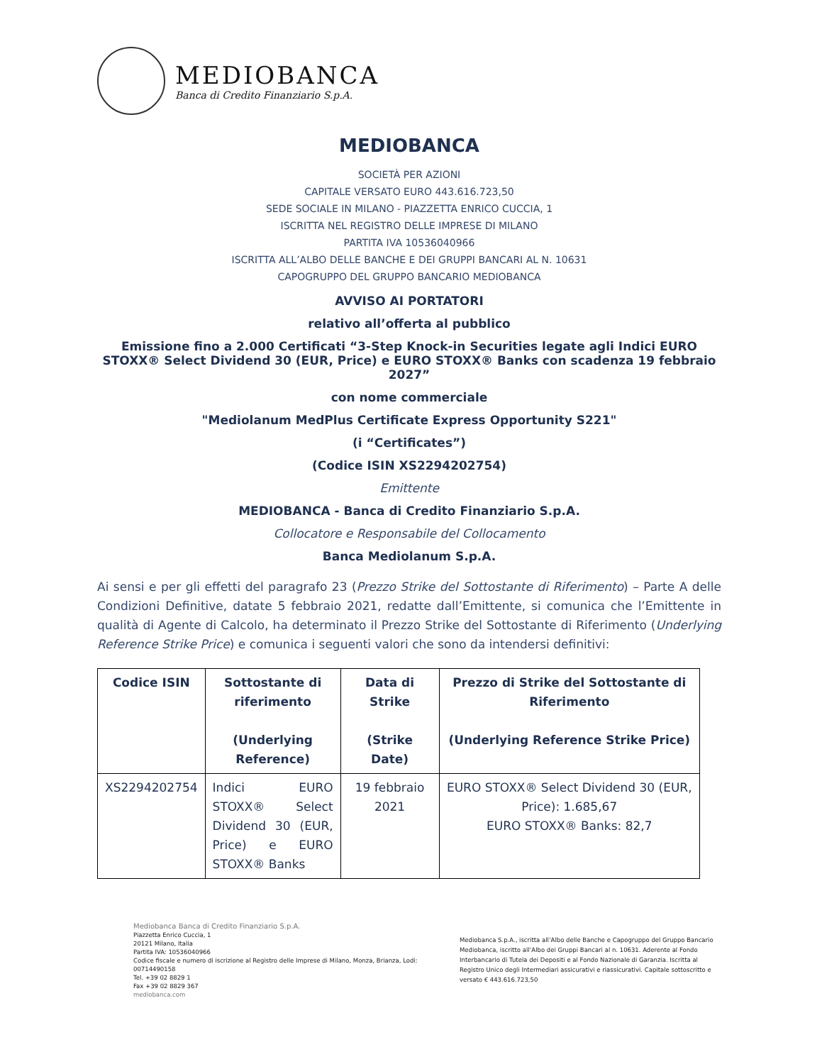MEDIOBANCA
Banca di Credito Finanziario S.p.A.
MEDIOBANCA
SOCIETÀ PER AZIONI
CAPITALE VERSATO EURO 443.616.723,50
SEDE SOCIALE IN MILANO - PIAZZETTA ENRICO CUCCIA, 1
ISCRITTA NEL REGISTRO DELLE IMPRESE DI MILANO
PARTITA IVA 10536040966
ISCRITTA ALL’ALBO DELLE BANCHE E DEI GRUPPI BANCARI AL N. 10631
CAPOGRUPPO DEL GRUPPO BANCARIO MEDIOBANCA
AVVISO AI PORTATORI
relativo all’offerta al pubblico
Emissione fino a 2.000 Certificati “3-Step Knock-in Securities legate agli Indici EURO STOXX® Select Dividend 30 (EUR, Price) e EURO STOXX® Banks con scadenza 19 febbraio 2027”
con nome commerciale
"Mediolanum MedPlus Certificate Express Opportunity S221"
(i “Certificates”)
(Codice ISIN XS2294202754)
Emittente
MEDIOBANCA - Banca di Credito Finanziario S.p.A.
Collocatore e Responsabile del Collocamento
Banca Mediolanum S.p.A.
Ai sensi e per gli effetti del paragrafo 23 (Prezzo Strike del Sottostante di Riferimento) – Parte A delle Condizioni Definitive, datate 5 febbraio 2021, redatte dall’Emittente, si comunica che l’Emittente in qualità di Agente di Calcolo, ha determinato il Prezzo Strike del Sottostante di Riferimento (Underlying Reference Strike Price) e comunica i seguenti valori che sono da intendersi definitivi:
| Codice ISIN | Sottostante di riferimento (Underlying Reference) | Data di Strike (Strike Date) | Prezzo di Strike del Sottostante di Riferimento (Underlying Reference Strike Price) |
| --- | --- | --- | --- |
| XS2294202754 | Indici EURO STOXX® Select Dividend 30 (EUR, Price) e EURO STOXX® Banks | 19 febbraio 2021 | EURO STOXX® Select Dividend 30 (EUR, Price): 1.685,67 EURO STOXX® Banks: 82,7 |
Mediobanca Banca di Credito Finanziario S.p.A.
Piazzetta Enrico Cuccia, 1
20121 Milano, Italia
Partita IVA: 10536040966
Codice fiscale e numero di iscrizione al Registro delle Imprese di Milano, Monza, Brianza, Lodi:
00714490158
Tel. +39 02 8829 1
Fax +39 02 8829 367
mediobanca.com
Mediobanca S.p.A., iscritta all’Albo delle Banche e Capogruppo del Gruppo Bancario Mediobanca, iscritto all’Albo dei Gruppi Bancari al n. 10631. Aderente al Fondo Interbancario di Tutela dei Depositi e al Fondo Nazionale di Garanzia. Iscritta al Registro Unico degli Intermediari assicurativi e riassicurativi. Capitale sottoscritto e versato € 443.616.723,50